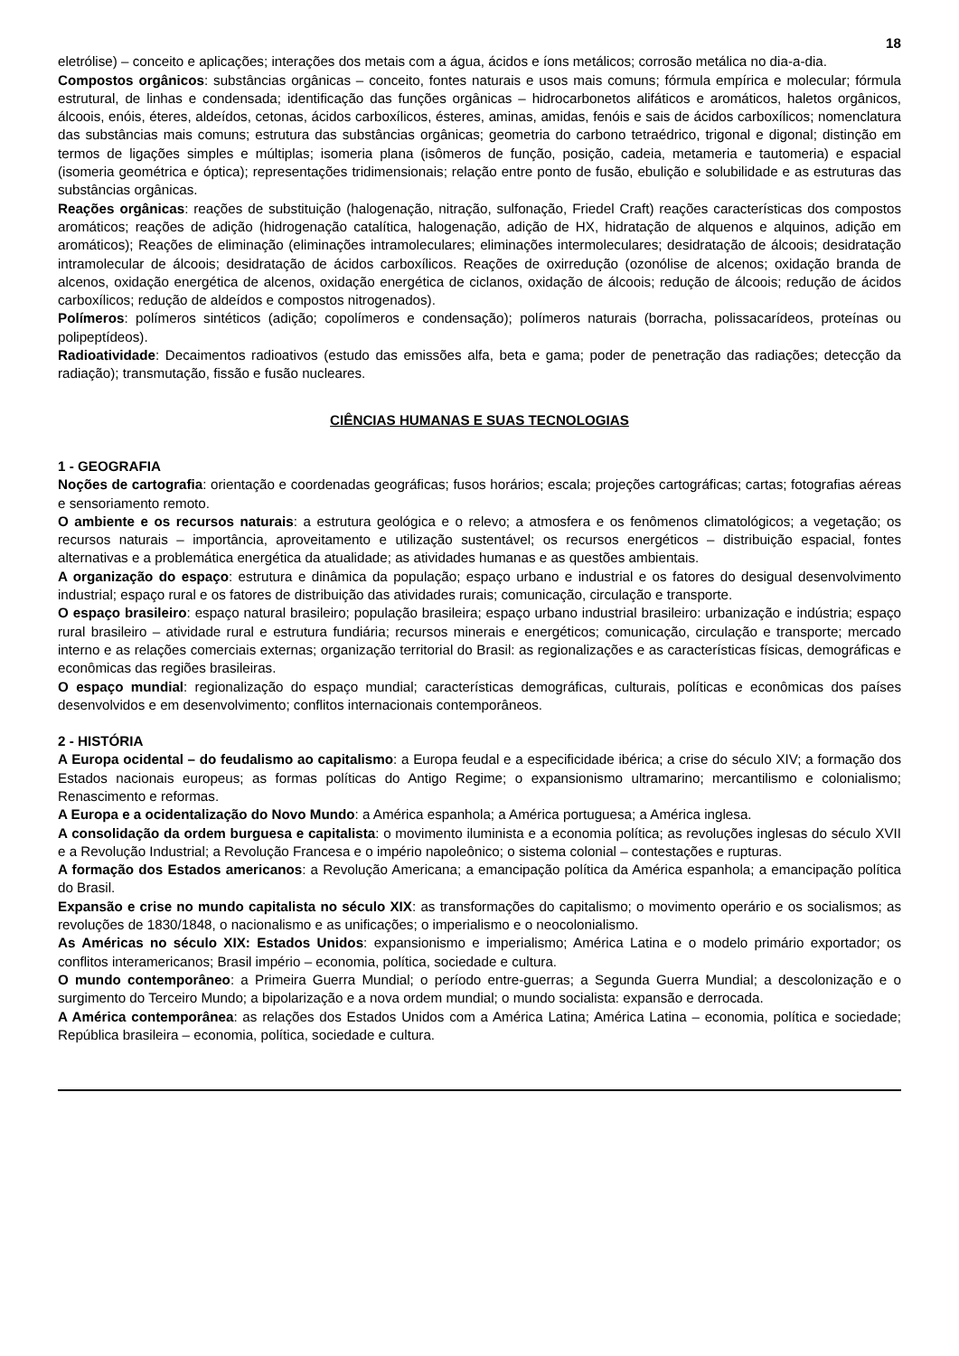18
eletrólise) – conceito e aplicações; interações dos metais com a água, ácidos e íons metálicos; corrosão metálica no dia-a-dia.
Compostos orgânicos: substâncias orgânicas – conceito, fontes naturais e usos mais comuns; fórmula empírica e molecular; fórmula estrutural, de linhas e condensada; identificação das funções orgânicas – hidrocarbonetos alifáticos e aromáticos, haletos orgânicos, álcoois, enóis, éteres, aldeídos, cetonas, ácidos carboxílicos, ésteres, aminas, amidas, fenóis e sais de ácidos carboxílicos; nomenclatura das substâncias mais comuns; estrutura das substâncias orgânicas; geometria do carbono tetraédrico, trigonal e digonal; distinção em termos de ligações simples e múltiplas; isomeria plana (isômeros de função, posição, cadeia, metameria e tautomeria) e espacial (isomeria geométrica e óptica); representações tridimensionais; relação entre ponto de fusão, ebulição e solubilidade e as estruturas das substâncias orgânicas.
Reações orgânicas: reações de substituição (halogenação, nitração, sulfonação, Friedel Craft) reações características dos compostos aromáticos; reações de adição (hidrogenação catalítica, halogenação, adição de HX, hidratação de alquenos e alquinos, adição em aromáticos); Reações de eliminação (eliminações intramoleculares; eliminações intermoleculares; desidratação de álcoois; desidratação intramolecular de álcoois; desidratação de ácidos carboxílicos. Reações de oxirredução (ozonólise de alcenos; oxidação branda de alcenos, oxidação energética de alcenos, oxidação energética de ciclanos, oxidação de álcoois; redução de álcoois; redução de ácidos carboxílicos; redução de aldeídos e compostos nitrogenados).
Polímeros: polímeros sintéticos (adição; copolímeros e condensação); polímeros naturais (borracha, polissacarídeos, proteínas ou polipeptídeos).
Radioatividade: Decaimentos radioativos (estudo das emissões alfa, beta e gama; poder de penetração das radiações; detecção da radiação); transmutação, fissão e fusão nucleares.
CIÊNCIAS HUMANAS E SUAS TECNOLOGIAS
1 - GEOGRAFIA
Noções de cartografia: orientação e coordenadas geográficas; fusos horários; escala; projeções cartográficas; cartas; fotografias aéreas e sensoriamento remoto.
O ambiente e os recursos naturais: a estrutura geológica e o relevo; a atmosfera e os fenômenos climatológicos; a vegetação; os recursos naturais – importância, aproveitamento e utilização sustentável; os recursos energéticos – distribuição espacial, fontes alternativas e a problemática energética da atualidade; as atividades humanas e as questões ambientais.
A organização do espaço: estrutura e dinâmica da população; espaço urbano e industrial e os fatores do desigual desenvolvimento industrial; espaço rural e os fatores de distribuição das atividades rurais; comunicação, circulação e transporte.
O espaço brasileiro: espaço natural brasileiro; população brasileira; espaço urbano industrial brasileiro: urbanização e indústria; espaço rural brasileiro – atividade rural e estrutura fundiária; recursos minerais e energéticos; comunicação, circulação e transporte; mercado interno e as relações comerciais externas; organização territorial do Brasil: as regionalizações e as características físicas, demográficas e econômicas das regiões brasileiras.
O espaço mundial: regionalização do espaço mundial; características demográficas, culturais, políticas e econômicas dos países desenvolvidos e em desenvolvimento; conflitos internacionais contemporâneos.
2 - HISTÓRIA
A Europa ocidental – do feudalismo ao capitalismo: a Europa feudal e a especificidade ibérica; a crise do século XIV; a formação dos Estados nacionais europeus; as formas políticas do Antigo Regime; o expansionismo ultramarino; mercantilismo e colonialismo; Renascimento e reformas.
A Europa e a ocidentalização do Novo Mundo: a América espanhola; a América portuguesa; a América inglesa.
A consolidação da ordem burguesa e capitalista: o movimento iluminista e a economia política; as revoluções inglesas do século XVII e a Revolução Industrial; a Revolução Francesa e o império napoleônico; o sistema colonial – contestações e rupturas.
A formação dos Estados americanos: a Revolução Americana; a emancipação política da América espanhola; a emancipação política do Brasil.
Expansão e crise no mundo capitalista no século XIX: as transformações do capitalismo; o movimento operário e os socialismos; as revoluções de 1830/1848, o nacionalismo e as unificações; o imperialismo e o neocolonialismo.
As Américas no século XIX: Estados Unidos: expansionismo e imperialismo; América Latina e o modelo primário exportador; os conflitos interamericanos; Brasil império – economia, política, sociedade e cultura.
O mundo contemporâneo: a Primeira Guerra Mundial; o período entre-guerras; a Segunda Guerra Mundial; a descolonização e o surgimento do Terceiro Mundo; a bipolarização e a nova ordem mundial; o mundo socialista: expansão e derrocada.
A América contemporânea: as relações dos Estados Unidos com a América Latina; América Latina – economia, política e sociedade; República brasileira – economia, política, sociedade e cultura.